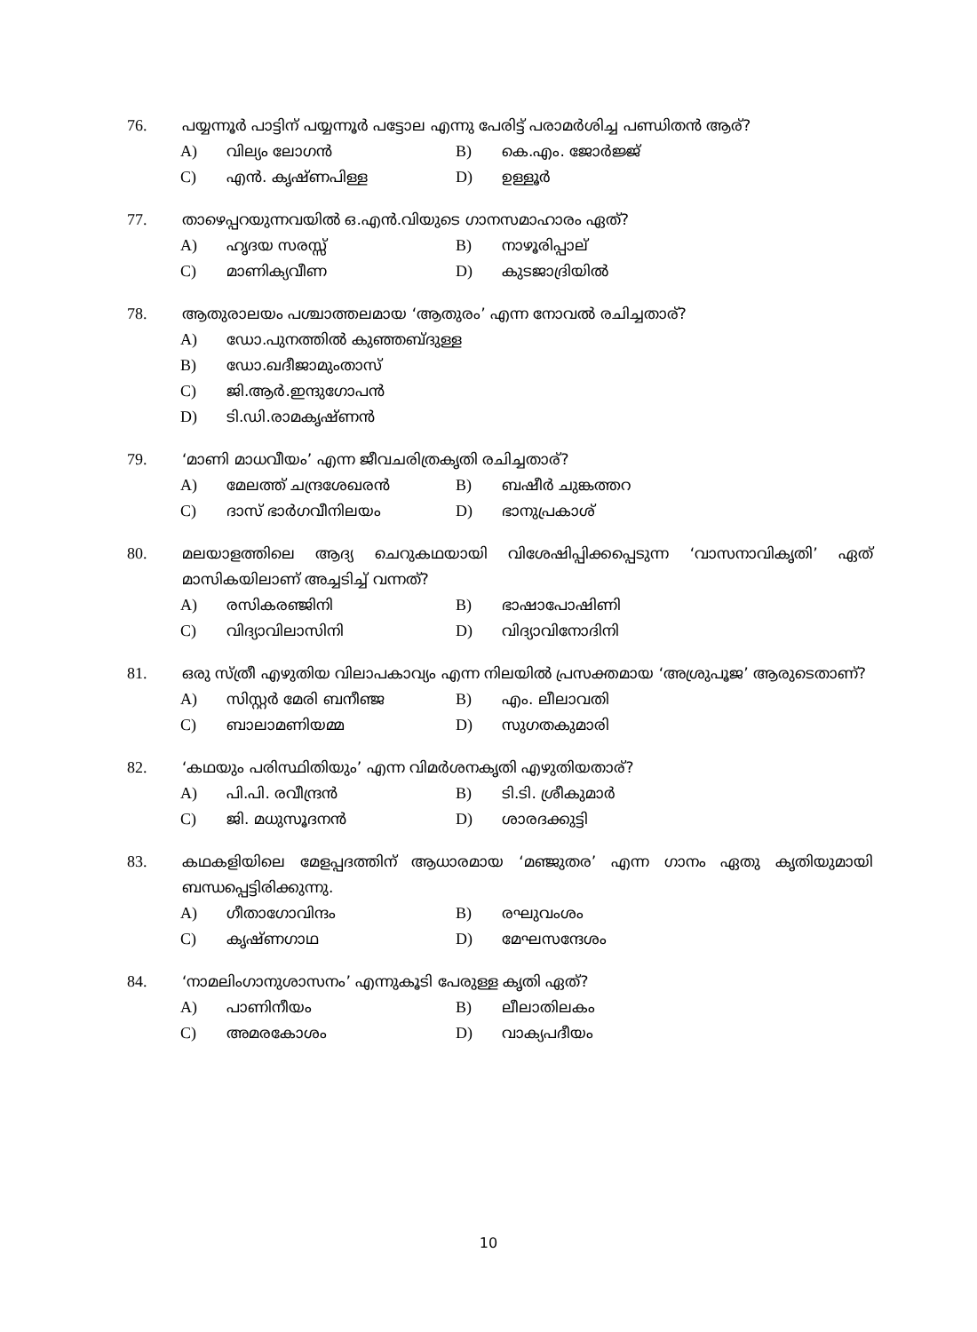76.
പയ്യന്നൂർ പാട്ടിന് പയ്യന്നൂർ പട്ടോല എന്നു പേരിട്ട് പരാമർശിച്ച പണ്ഡിതൻ ആര്?
A) വില്യം ലോഗൻ B) കെ.എം. ജോർജ്ജ്
C) എൻ. കൃഷ്ണപിള്ള D) ഉള്ളൂർ
77.
താഴെപ്പറയുന്നവയിൽ ഒ.എൻ.വിയുടെ ഗാനസമാഹാരം ഏത്?
A) ഹൃദയ സരസ്സ് B) നാഴൂരിപ്പാല്
C) മാണിക്യവീണ D) കുടജാദ്രിയിൽ
78.
ആതുരാലയം പശ്ചാത്തലമായ ‘ആതുരം’ എന്ന നോവൽ രചിച്ചതാര്?
A) ഡോ.പുനത്തിൽ കുഞ്ഞബ്ദുള്ള
B) ഡോ.ഖദീജാമുംതാസ്
C) ജി.ആർ.ഇന്ദുഗോപൻ
D) ടി.ഡി.രാമകൃഷ്ണൻ
79.
‘മാണി മാധവീയം’ എന്ന ജീവചരിത്രകൃതി രചിച്ചതാര്?
A) മേലത്ത് ചന്ദ്രശേഖരൻ B) ബഷീർ ചുങ്കത്തറ
C) ദാസ് ഭാർഗവീനിലയം D) ഭാനുപ്രകാശ്
80.
മലയാളത്തിലെ ആദ്യ ചെറുകഥയായി വിശേഷിപ്പിക്കപ്പെടുന്ന ‘വാസനാവികൃതി’ ഏത് മാസികയിലാണ് അച്ചടിച്ച് വന്നത്?
A) രസികരഞ്ജിനി B) ഭാഷാപോഷിണി
C) വിദ്യാവിലാസിനി D) വിദ്യാവിനോദിനി
81.
ഒരു സ്ത്രീ എഴുതിയ വിലാപകാവ്യം എന്ന നിലയിൽ പ്രസക്തമായ ‘അശ്രുപൂജ’ ആരുടെതാണ്?
A) സിസ്റ്റർ മേരി ബനീഞ്ജ B) എം. ലീലാവതി
C) ബാലാമണിയമ്മ D) സുഗതകുമാരി
82.
‘കഥയും പരിസ്ഥിതിയും’ എന്ന വിമർശനകൃതി എഴുതിയതാര്?
A) പി.പി. രവീന്ദ്രൻ B) ടി.ടി. ശ്രീകുമാർ
C) ജി. മധുസൂദനൻ D) ശാരദക്കുട്ടി
83.
കഥകളിയിലെ മേളപ്പദത്തിന് ആധാരമായ ‘മഞ്ജുതര’ എന്ന ഗാനം ഏതു കൃതിയുമായി ബന്ധപ്പെട്ടിരിക്കുന്നു.
A) ഗീതാഗോവിന്ദം B) രഘുവംശം
C) കൃഷ്ണഗാഥ D) മേഘസന്ദേശം
84.
‘നാമലിംഗാനുശാസനം’ എന്നുകൂടി പേരുള്ള കൃതി ഏത്?
A) പാണിനീയം B) ലീലാതിലകം
C) അമരകോശം D) വാക്യപദീയം
10